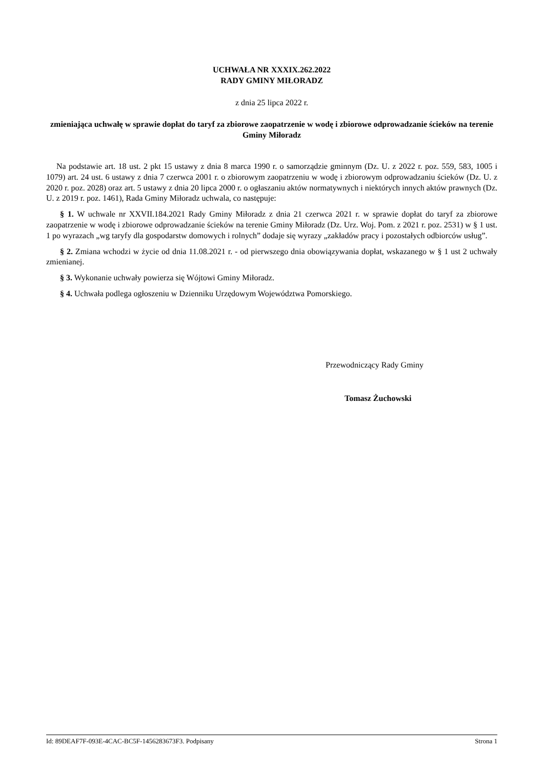UCHWAŁA NR XXXIX.262.2022
RADY GMINY MIŁORADZ
z dnia 25 lipca 2022 r.
zmieniająca uchwałę w sprawie dopłat do taryf za zbiorowe zaopatrzenie w wodę i zbiorowe odprowadzanie ścieków na terenie Gminy Miłoradz
Na podstawie art. 18 ust. 2 pkt 15 ustawy z dnia 8 marca 1990 r. o samorządzie gminnym (Dz. U. z 2022 r. poz. 559, 583, 1005 i 1079) art. 24 ust. 6 ustawy z dnia 7 czerwca 2001 r. o zbiorowym zaopatrzeniu w wodę i zbiorowym odprowadzaniu ścieków (Dz. U. z 2020 r. poz. 2028) oraz art. 5 ustawy z dnia 20 lipca 2000 r. o ogłaszaniu aktów normatywnych i niektórych innych aktów prawnych (Dz. U. z 2019 r. poz. 1461), Rada Gminy Miłoradz uchwala, co następuje:
§ 1. W uchwale nr XXVII.184.2021 Rady Gminy Miłoradz z dnia 21 czerwca 2021 r. w sprawie dopłat do taryf za zbiorowe zaopatrzenie w wodę i zbiorowe odprowadzanie ścieków na terenie Gminy Miłoradz (Dz. Urz. Woj. Pom. z 2021 r. poz. 2531) w § 1 ust. 1 po wyrazach „wg taryfy dla gospodarstw domowych i rolnych” dodaje się wyrazy „zakładów pracy i pozostałych odbiorców usług”.
§ 2. Zmiana wchodzi w życie od dnia 11.08.2021 r. - od pierwszego dnia obowiązywania dopłat, wskazanego w § 1 ust 2 uchwały zmienianej.
§ 3. Wykonanie uchwały powierza się Wójtowi Gminy Miłoradz.
§ 4. Uchwała podlega ogłoszeniu w Dzienniku Urzędowym Województwa Pomorskiego.
Przewodniczący Rady Gminy
Tomasz Żuchowski
Id: 89DEAF7F-093E-4CAC-BC5F-1456283673F3. Podpisany Strona 1